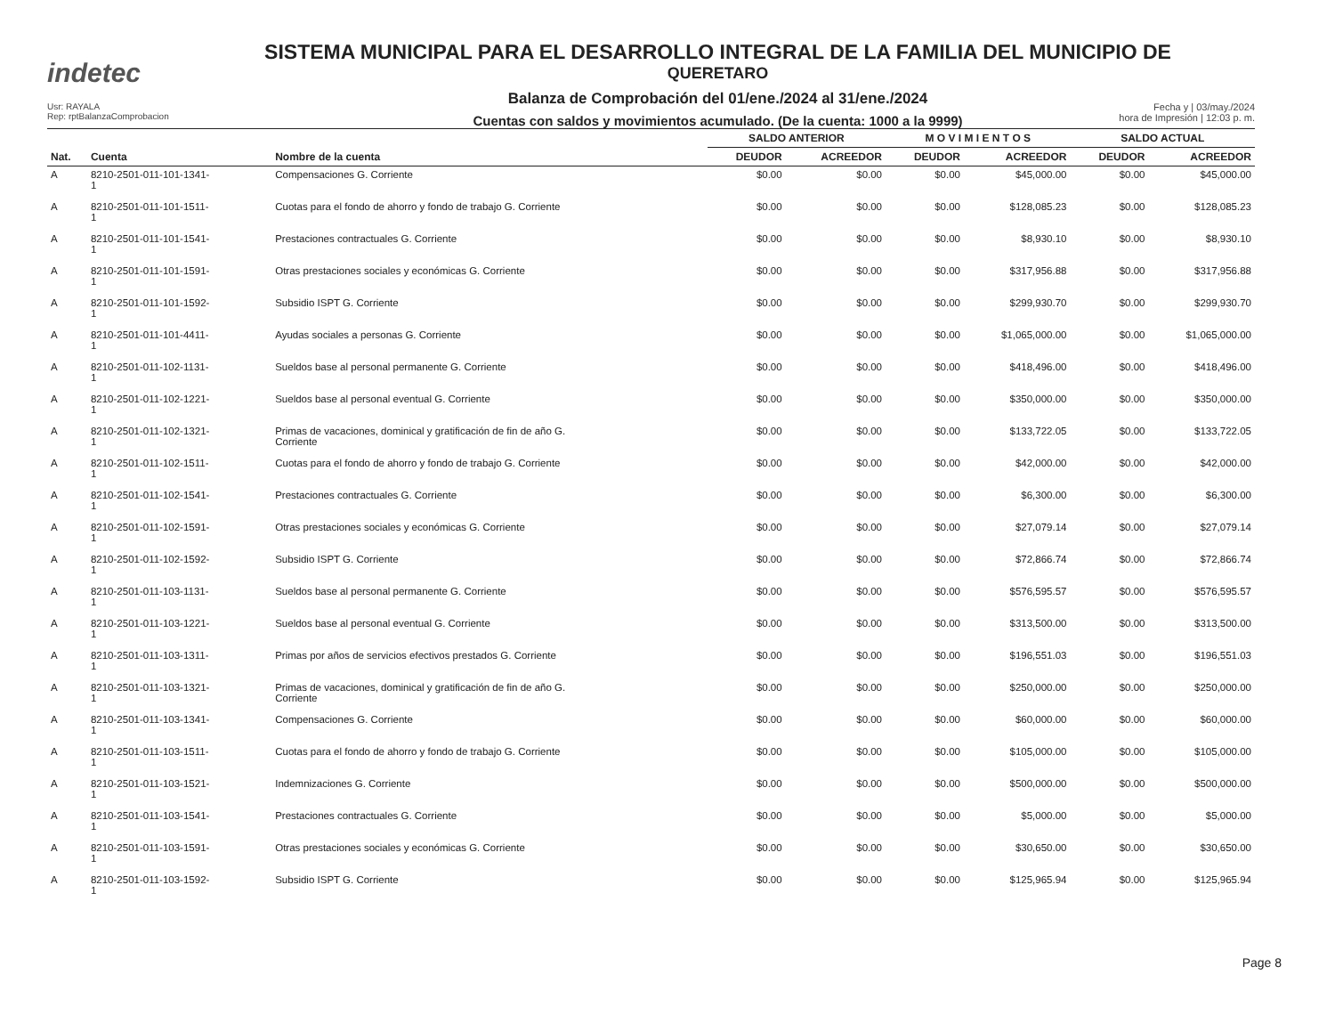indetec
SISTEMA MUNICIPAL PARA EL DESARROLLO INTEGRAL DE LA FAMILIA DEL MUNICIPIO DE
QUERETARO
Balanza de Comprobación del 01/ene./2024 al 31/ene./2024
Cuentas con saldos y movimientos acumulado. (De la cuenta: 1000 a la 9999)
Usr: RAYALA
Rep: rptBalanzaComprobacion
Fecha y | 03/may./2024
hora de Impresión | 12:03 p. m.
| | | | SALDO ANTERIOR | | M O V I M I E N T O S | | SALDO ACTUAL | |
| --- | --- | --- | --- | --- | --- | --- | --- | --- |
| Nat. | Cuenta | Nombre de la cuenta | DEUDOR | ACREEDOR | DEUDOR | ACREEDOR | DEUDOR | ACREEDOR |
| A | 8210-2501-011-101-1341- 1 | Compensaciones G. Corriente | $0.00 | $0.00 | $0.00 | $45,000.00 | $0.00 | $45,000.00 |
| A | 8210-2501-011-101-1511- 1 | Cuotas para el fondo de ahorro y fondo de trabajo G. Corriente | $0.00 | $0.00 | $0.00 | $128,085.23 | $0.00 | $128,085.23 |
| A | 8210-2501-011-101-1541- 1 | Prestaciones contractuales G. Corriente | $0.00 | $0.00 | $0.00 | $8,930.10 | $0.00 | $8,930.10 |
| A | 8210-2501-011-101-1591- 1 | Otras prestaciones sociales y económicas G. Corriente | $0.00 | $0.00 | $0.00 | $317,956.88 | $0.00 | $317,956.88 |
| A | 8210-2501-011-101-1592- 1 | Subsidio ISPT G. Corriente | $0.00 | $0.00 | $0.00 | $299,930.70 | $0.00 | $299,930.70 |
| A | 8210-2501-011-101-4411- 1 | Ayudas sociales a personas G. Corriente | $0.00 | $0.00 | $0.00 | $1,065,000.00 | $0.00 | $1,065,000.00 |
| A | 8210-2501-011-102-1131- 1 | Sueldos base al personal permanente G. Corriente | $0.00 | $0.00 | $0.00 | $418,496.00 | $0.00 | $418,496.00 |
| A | 8210-2501-011-102-1221- 1 | Sueldos base al personal eventual G. Corriente | $0.00 | $0.00 | $0.00 | $350,000.00 | $0.00 | $350,000.00 |
| A | 8210-2501-011-102-1321- 1 | Primas de vacaciones, dominical y gratificación de fin de año G. Corriente | $0.00 | $0.00 | $0.00 | $133,722.05 | $0.00 | $133,722.05 |
| A | 8210-2501-011-102-1511- 1 | Cuotas para el fondo de ahorro y fondo de trabajo G. Corriente | $0.00 | $0.00 | $0.00 | $42,000.00 | $0.00 | $42,000.00 |
| A | 8210-2501-011-102-1541- 1 | Prestaciones contractuales G. Corriente | $0.00 | $0.00 | $0.00 | $6,300.00 | $0.00 | $6,300.00 |
| A | 8210-2501-011-102-1591- 1 | Otras prestaciones sociales y económicas G. Corriente | $0.00 | $0.00 | $0.00 | $27,079.14 | $0.00 | $27,079.14 |
| A | 8210-2501-011-102-1592- 1 | Subsidio ISPT G. Corriente | $0.00 | $0.00 | $0.00 | $72,866.74 | $0.00 | $72,866.74 |
| A | 8210-2501-011-103-1131- 1 | Sueldos base al personal permanente G. Corriente | $0.00 | $0.00 | $0.00 | $576,595.57 | $0.00 | $576,595.57 |
| A | 8210-2501-011-103-1221- 1 | Sueldos base al personal eventual G. Corriente | $0.00 | $0.00 | $0.00 | $313,500.00 | $0.00 | $313,500.00 |
| A | 8210-2501-011-103-1311- 1 | Primas por años de servicios efectivos prestados G. Corriente | $0.00 | $0.00 | $0.00 | $196,551.03 | $0.00 | $196,551.03 |
| A | 8210-2501-011-103-1321- 1 | Primas de vacaciones, dominical y gratificación de fin de año G. Corriente | $0.00 | $0.00 | $0.00 | $250,000.00 | $0.00 | $250,000.00 |
| A | 8210-2501-011-103-1341- 1 | Compensaciones G. Corriente | $0.00 | $0.00 | $0.00 | $60,000.00 | $0.00 | $60,000.00 |
| A | 8210-2501-011-103-1511- 1 | Cuotas para el fondo de ahorro y fondo de trabajo G. Corriente | $0.00 | $0.00 | $0.00 | $105,000.00 | $0.00 | $105,000.00 |
| A | 8210-2501-011-103-1521- 1 | Indemnizaciones G. Corriente | $0.00 | $0.00 | $0.00 | $500,000.00 | $0.00 | $500,000.00 |
| A | 8210-2501-011-103-1541- 1 | Prestaciones contractuales G. Corriente | $0.00 | $0.00 | $0.00 | $5,000.00 | $0.00 | $5,000.00 |
| A | 8210-2501-011-103-1591- 1 | Otras prestaciones sociales y económicas G. Corriente | $0.00 | $0.00 | $0.00 | $30,650.00 | $0.00 | $30,650.00 |
| A | 8210-2501-011-103-1592- 1 | Subsidio ISPT G. Corriente | $0.00 | $0.00 | $0.00 | $125,965.94 | $0.00 | $125,965.94 |
Page 8